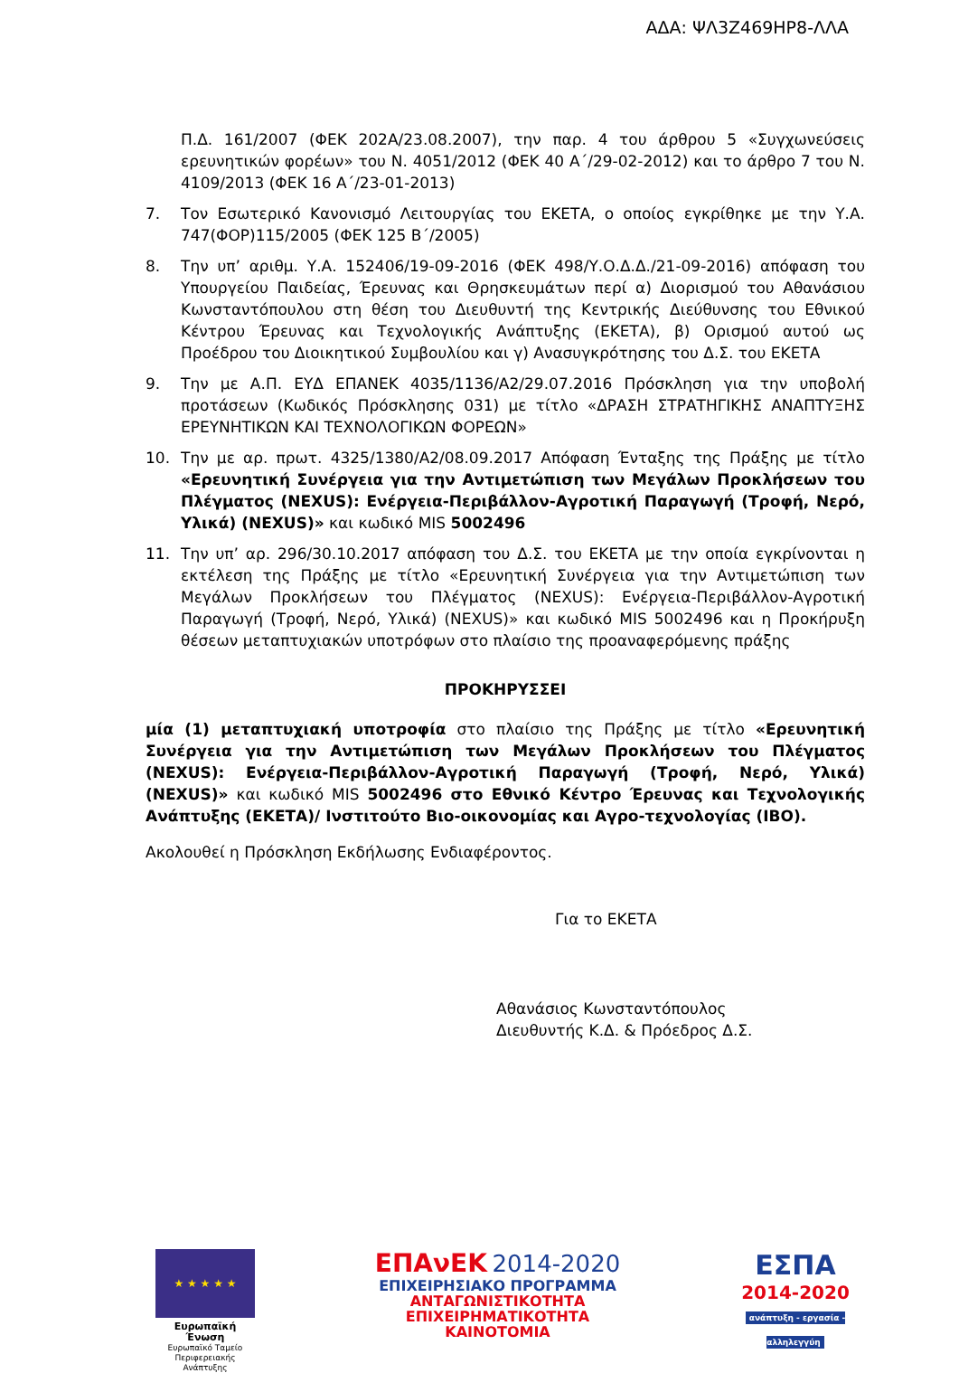ΑΔΑ: ΨΛ3Ζ469ΗΡ8-ΛΛΑ
Π.Δ. 161/2007 (ΦΕΚ 202Α/23.08.2007), την παρ. 4 του άρθρου 5 «Συγχωνεύσεις ερευνητικών φορέων» του Ν. 4051/2012 (ΦΕΚ 40 Α΄/29-02-2012) και το άρθρο 7 του Ν. 4109/2013 (ΦΕΚ 16 Α΄/23-01-2013)
7. Τον Εσωτερικό Κανονισμό Λειτουργίας του ΕΚΕΤΑ, ο οποίος εγκρίθηκε με την Υ.Α. 747(ΦΟΡ)115/2005 (ΦΕΚ 125 Β΄/2005)
8. Την υπ’ αριθμ. Υ.Α. 152406/19-09-2016 (ΦΕΚ 498/Υ.Ο.Δ.Δ./21-09-2016) απόφαση του Υπουργείου Παιδείας, Έρευνας και Θρησκευμάτων περί α) Διορισμού του Αθανάσιου Κωνσταντόπουλου στη θέση του Διευθυντή της Κεντρικής Διεύθυνσης του Εθνικού Κέντρου Έρευνας και Τεχνολογικής Ανάπτυξης (ΕΚΕΤΑ), β) Ορισμού αυτού ως Προέδρου του Διοικητικού Συμβουλίου και γ) Ανασυγκρότησης του Δ.Σ. του ΕΚΕΤΑ
9. Την με Α.Π. ΕΥΔ ΕΠΑΝΕΚ 4035/1136/Α2/29.07.2016 Πρόσκληση για την υποβολή προτάσεων (Κωδικός Πρόσκλησης 031) με τίτλο «ΔΡΑΣΗ ΣΤΡΑΤΗΓΙΚΗΣ ΑΝΑΠΤΥΞΗΣ ΕΡΕΥΝΗΤΙΚΩΝ ΚΑΙ ΤΕΧΝΟΛΟΓΙΚΩΝ ΦΟΡΕΩΝ»
10. Την με αρ. πρωτ. 4325/1380/Α2/08.09.2017 Απόφαση Ένταξης της Πράξης με τίτλο «Ερευνητική Συνέργεια για την Αντιμετώπιση των Μεγάλων Προκλήσεων του Πλέγματος (NEXUS): Ενέργεια-Περιβάλλον-Αγροτική Παραγωγή (Τροφή, Νερό, Υλικά) (NEXUS)» και κωδικό MIS 5002496
11. Την υπ’ αρ. 296/30.10.2017 απόφαση του Δ.Σ. του ΕΚΕΤΑ με την οποία εγκρίνονται η εκτέλεση της Πράξης με τίτλο «Ερευνητική Συνέργεια για την Αντιμετώπιση των Μεγάλων Προκλήσεων του Πλέγματος (NEXUS): Ενέργεια-Περιβάλλον-Αγροτική Παραγωγή (Τροφή, Νερό, Υλικά) (NEXUS)» και κωδικό MIS 5002496 και η Προκήρυξη θέσεων μεταπτυχιακών υποτρόφων στο πλαίσιο της προαναφερόμενης πράξης
ΠΡΟΚΗΡΥΣΣΕΙ
μία (1) μεταπτυχιακή υποτροφία στο πλαίσιο της Πράξης με τίτλο «Ερευνητική Συνέργεια για την Αντιμετώπιση των Μεγάλων Προκλήσεων του Πλέγματος (NEXUS): Ενέργεια-Περιβάλλον-Αγροτική Παραγωγή (Τροφή, Νερό, Υλικά) (NEXUS)» και κωδικό MIS 5002496 στο Εθνικό Κέντρο Έρευνας και Τεχνολογικής Ανάπτυξης (ΕΚΕΤΑ)/ Ινστιτούτο Βιο-οικονομίας και Αγρο-τεχνολογίας (ΙΒΟ).
Ακολουθεί η Πρόσκληση Εκδήλωσης Ενδιαφέροντος.
Για το ΕΚΕΤΑ
Αθανάσιος Κωνσταντόπουλος
Διευθυντής Κ.Δ. & Πρόεδρος Δ.Σ.
★ ★ ★ ★ ★
Ευρωπαϊκή Ένωση
Ευρωπαϊκό Ταμείο
Περιφερειακής Ανάπτυξης
ΕΠΑνΕΚ 2014-2020
ΕΠΙΧΕΙΡΗΣΙΑΚΟ ΠΡΟΓΡΑΜΜΑ
ΑΝΤΑΓΩΝΙΣΤΙΚΟΤΗΤΑ
ΕΠΙΧΕΙΡΗΜΑΤΙΚΟΤΗΤΑ
ΚΑΙΝΟΤΟΜΙΑ
ΕΣΠΑ
2014-2020
ανάπτυξη - εργασία - αλληλεγγύη